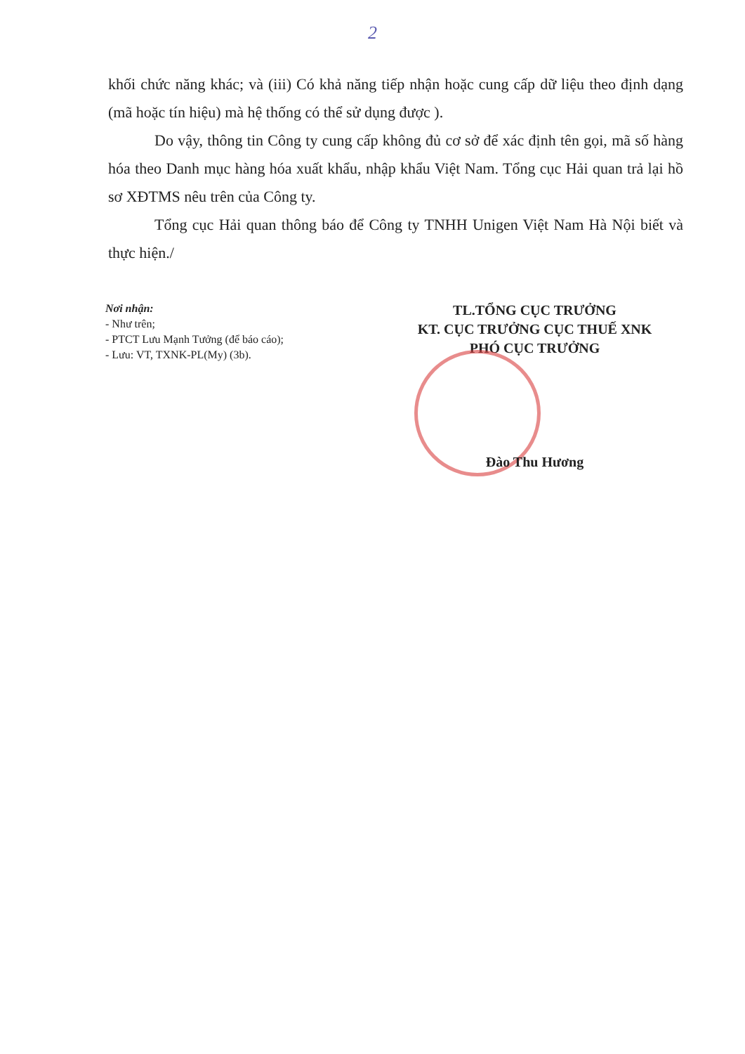2
khối chức năng khác; và (iii) Có khả năng tiếp nhận hoặc cung cấp dữ liệu theo định dạng (mã hoặc tín hiệu) mà hệ thống có thể sử dụng được ).
Do vậy, thông tin Công ty cung cấp không đủ cơ sở để xác định tên gọi, mã số hàng hóa theo Danh mục hàng hóa xuất khẩu, nhập khẩu Việt Nam. Tổng cục Hải quan trả lại hồ sơ XĐTMS nêu trên của Công ty.
Tổng cục Hải quan thông báo để Công ty TNHH Unigen Việt Nam Hà Nội biết và thực hiện./
Nơi nhận:
- Như trên;
- PTCT Lưu Mạnh Tưởng (để báo cáo);
- Lưu: VT, TXNK-PL(My) (3b).
TL.TỔNG CỤC TRƯỞNG
KT. CỤC TRƯỞNG CỤC THUẾ XNK
PHÓ CỤC TRƯỞNG
Đào Thu Hương